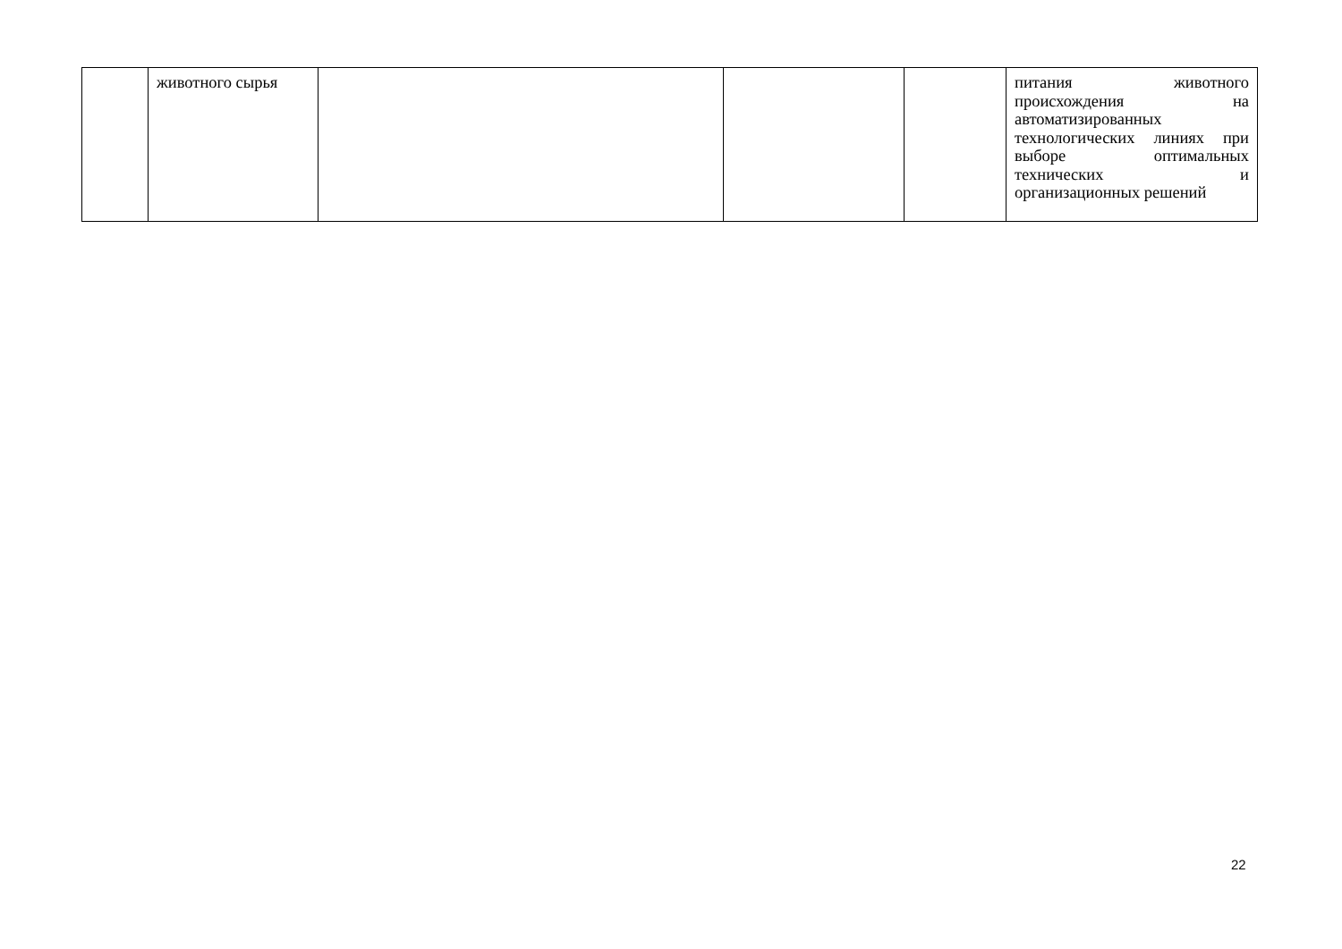| | животного сырья | | | | питания животного происхождения на автоматизированных технологических линиях при выборе оптимальных технических и организационных решений |
22